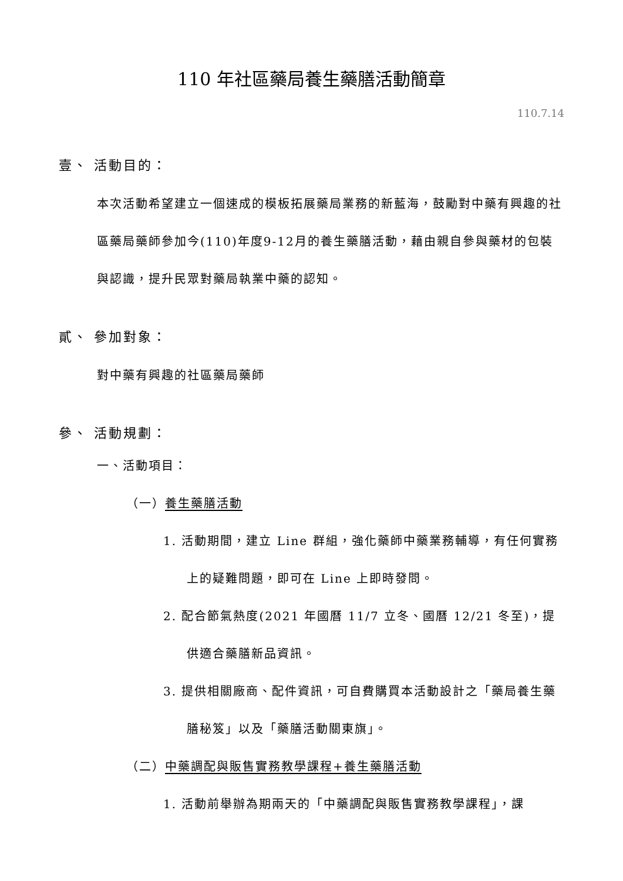110 年社區藥局養生藥膳活動簡章
110.7.14
壹、 活動目的：
本次活動希望建立一個速成的模板拓展藥局業務的新藍海，鼓勵對中藥有興趣的社區藥局藥師參加今(110)年度9-12月的養生藥膳活動，藉由親自參與藥材的包裝與認識，提升民眾對藥局執業中藥的認知。
貳、 參加對象：
對中藥有興趣的社區藥局藥師
參、 活動規劃：
一、活動項目：
（一）養生藥膳活動
1. 活動期間，建立 Line 群組，強化藥師中藥業務輔導，有任何實務上的疑難問題，即可在 Line 上即時發問。
2. 配合節氣熱度(2021 年國曆 11/7 立冬、國曆 12/21 冬至)，提供適合藥膳新品資訊。
3. 提供相關廠商、配件資訊，可自費購買本活動設計之「藥局養生藥膳秘笈」以及「藥膳活動關東旗」。
（二）中藥調配與販售實務教學課程+養生藥膳活動
1. 活動前舉辦為期兩天的「中藥調配與販售實務教學課程」，課